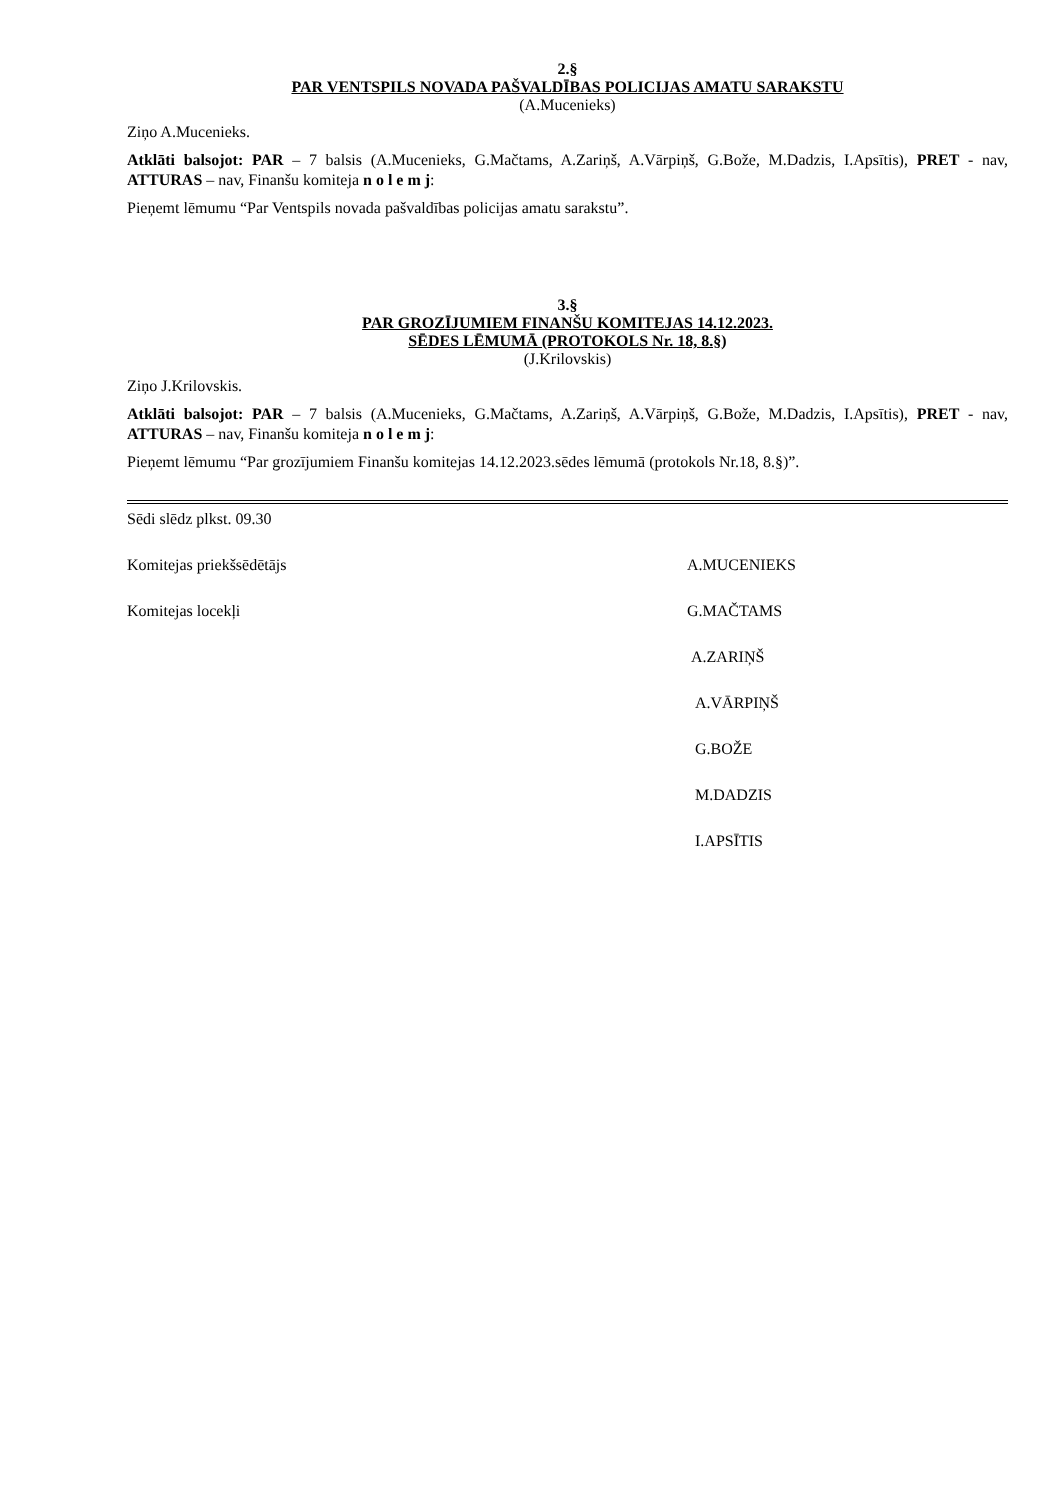2.§
PAR VENTSPILS NOVADA PAŠVALDĪBAS POLICIJAS AMATU SARAKSTU
(A.Mucenieks)
Ziņo A.Mucenieks.
Atklāti balsojot: PAR – 7 balsis (A.Mucenieks, G.Mačtams, A.Zariņš, A.Vārpiņš, G.Bože, M.Dadzis, I.Apsītis), PRET - nav, ATTURAS – nav, Finanšu komiteja n o l e m j:
Pieņemt lēmumu “Par Ventspils novada pašvaldības policijas amatu sarakstu”.
3.§
PAR GROZĪJUMIEM FINANŠU KOMITEJAS 14.12.2023.
SĒDES LĒMUMĀ (PROTOKOLS Nr. 18, 8.§)
(J.Krilovskis)
Ziņo J.Krilovskis.
Atklāti balsojot: PAR – 7 balsis (A.Mucenieks, G.Mačtams, A.Zariņš, A.Vārpiņš, G.Bože, M.Dadzis, I.Apsītis), PRET - nav, ATTURAS – nav, Finanšu komiteja n o l e m j:
Pieņemt lēmumu “Par grozījumiem Finanšu komitejas 14.12.2023.sēdes lēmumā (protokols Nr.18, 8.§)”.
Sēdi slēdz plkst. 09.30
Komitejas priekšsēdētājs A.MUCENIEKS
Komitejas locekļi G.MAČTAMS
A.ZARIŅŠ
A.VĀRPIŅŠ
G.BOŽE
M.DADZIS
I.APSĪTIS